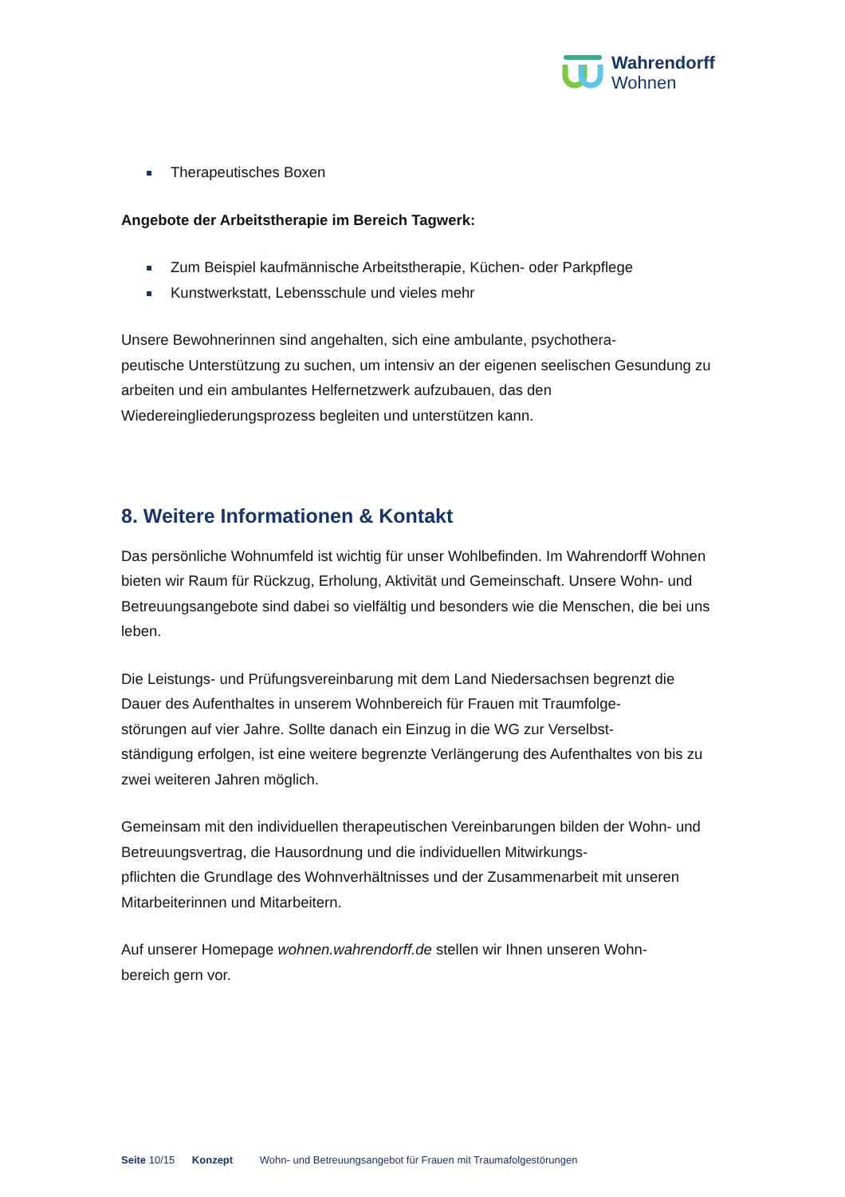Wahrendorff
Wohnen
Therapeutisches Boxen
Angebote der Arbeitstherapie im Bereich Tagwerk:
Zum Beispiel kaufmännische Arbeitstherapie, Küchen- oder Parkpflege
Kunstwerkstatt, Lebensschule und vieles mehr
Unsere Bewohnerinnen sind angehalten, sich eine ambulante, psychothera-
peutische Unterstützung zu suchen, um intensiv an der eigenen seelischen Gesundung zu arbeiten und ein ambulantes Helfernetzwerk aufzubauen, das den Wiedereingliederungsprozess begleiten und unterstützen kann.
8. Weitere Informationen & Kontakt
Das persönliche Wohnumfeld ist wichtig für unser Wohlbefinden. Im Wahrendorff Wohnen bieten wir Raum für Rückzug, Erholung, Aktivität und Gemeinschaft. Unsere Wohn- und Betreuungsangebote sind dabei so vielfältig und besonders wie die Menschen, die bei uns leben.
Die Leistungs- und Prüfungsvereinbarung mit dem Land Niedersachsen begrenzt die Dauer des Aufenthaltes in unserem Wohnbereich für Frauen mit Traumfolge-
störungen auf vier Jahre. Sollte danach ein Einzug in die WG zur Verselbst-
ständigung erfolgen, ist eine weitere begrenzte Verlängerung des Aufenthaltes von bis zu zwei weiteren Jahren möglich.
Gemeinsam mit den individuellen therapeutischen Vereinbarungen bilden der Wohn- und Betreuungsvertrag, die Hausordnung und die individuellen Mitwirkungs-
pflichten die Grundlage des Wohnverhältnisses und der Zusammenarbeit mit unseren Mitarbeiterinnen und Mitarbeitern.
Auf unserer Homepage wohnen.wahrendorff.de stellen wir Ihnen unseren Wohn-
bereich gern vor.
Seite 10/15 Konzept Wohn- und Betreuungsangebot für Frauen mit Traumafolgestörungen